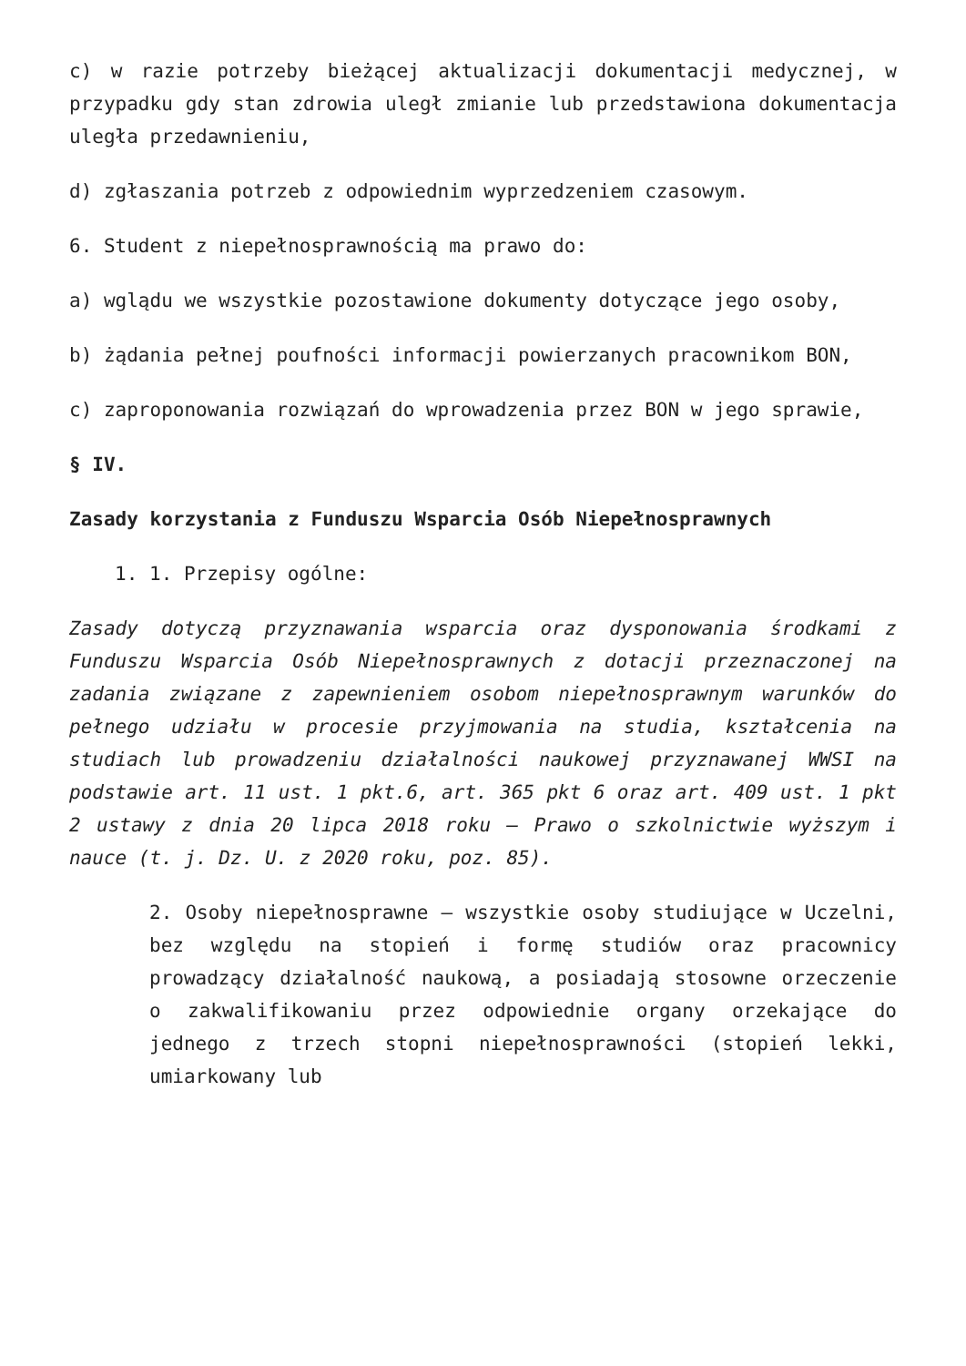c) w razie potrzeby bieżącej aktualizacji dokumentacji medycznej, w przypadku gdy stan zdrowia uległ zmianie lub przedstawiona dokumentacja uległa przedawnieniu,
d) zgłaszania potrzeb z odpowiednim wyprzedzeniem czasowym.
6. Student z niepełnosprawnością ma prawo do:
a) wglądu we wszystkie pozostawione dokumenty dotyczące jego osoby,
b) żądania pełnej poufności informacji powierzanych pracownikom BON,
c) zaproponowania rozwiązań do wprowadzenia przez BON w jego sprawie,
§ IV.
Zasady korzystania z Funduszu Wsparcia Osób Niepełnosprawnych
1. 1. Przepisy ogólne:
Zasady dotyczą przyznawania wsparcia oraz dysponowania środkami z Funduszu Wsparcia Osób Niepełnosprawnych z dotacji przeznaczonej na zadania związane z zapewnieniem osobom niepełnosprawnym warunków do pełnego udziału w procesie przyjmowania na studia, kształcenia na studiach lub prowadzeniu działalności naukowej przyznawanej WWSI na podstawie art. 11 ust. 1 pkt.6, art. 365 pkt 6 oraz art. 409 ust. 1 pkt 2 ustawy z dnia 20 lipca 2018 roku – Prawo o szkolnictwie wyższym i nauce (t. j. Dz. U. z 2020 roku, poz. 85).
2. Osoby niepełnosprawne – wszystkie osoby studiujące w Uczelni, bez względu na stopień i formę studiów oraz pracownicy prowadzący działalność naukową, a posiadają stosowne orzeczenie o zakwalifikowaniu przez odpowiednie organy orzekające do jednego z trzech stopni niepełnosprawności (stopień lekki, umiarkowany lub